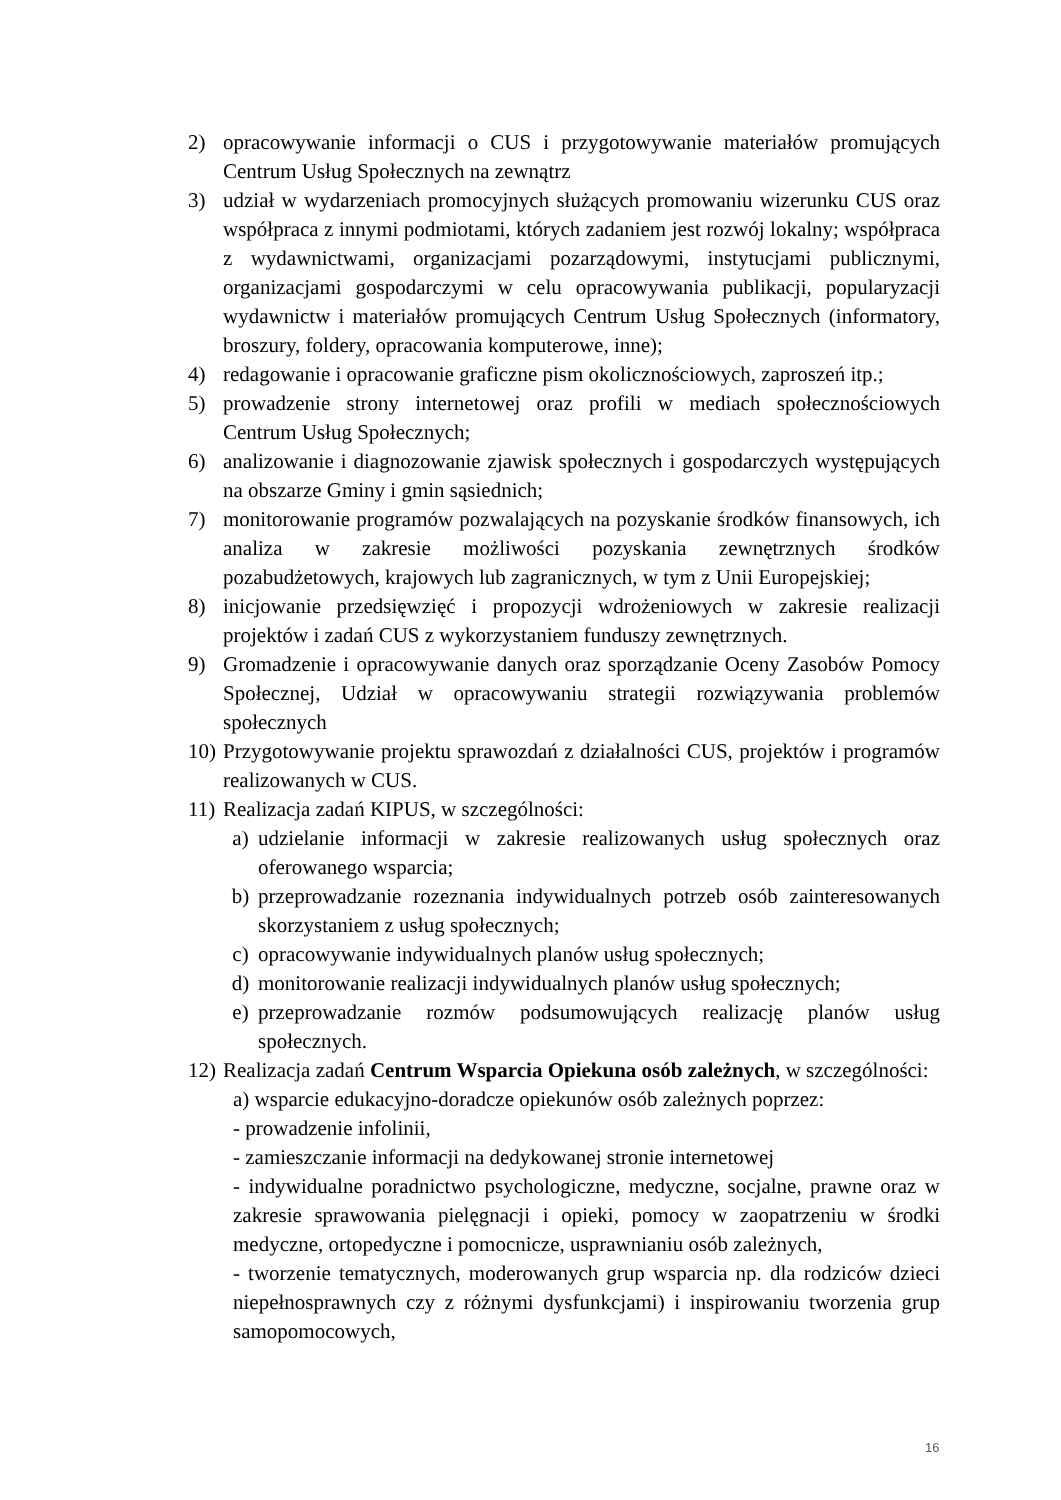2) opracowywanie informacji o CUS i przygotowywanie materiałów promujących Centrum Usług Społecznych na zewnątrz
3) udział w wydarzeniach promocyjnych służących promowaniu wizerunku CUS oraz współpraca z innymi podmiotami, których zadaniem jest rozwój lokalny; współpraca z wydawnictwami, organizacjami pozarządowymi, instytucjami publicznymi, organizacjami gospodarczymi w celu opracowywania publikacji, popularyzacji wydawnictw i materiałów promujących Centrum Usług Społecznych (informatory, broszury, foldery, opracowania komputerowe, inne);
4) redagowanie i opracowanie graficzne pism okolicznościowych, zaproszeń itp.;
5) prowadzenie strony internetowej oraz profili w mediach społecznościowych Centrum Usług Społecznych;
6) analizowanie i diagnozowanie zjawisk społecznych i gospodarczych występujących na obszarze Gminy i gmin sąsiednich;
7) monitorowanie programów pozwalających na pozyskanie środków finansowych, ich analiza w zakresie możliwości pozyskania zewnętrznych środków pozabudżetowych, krajowych lub zagranicznych, w tym z Unii Europejskiej;
8) inicjowanie przedsięwzięć i propozycji wdrożeniowych w zakresie realizacji projektów i zadań CUS z wykorzystaniem funduszy zewnętrznych.
9) Gromadzenie i opracowywanie danych oraz sporządzanie Oceny Zasobów Pomocy Społecznej, Udział w opracowywaniu strategii rozwiązywania problemów społecznych
10) Przygotowywanie projektu sprawozdań z działalności CUS, projektów i programów realizowanych w CUS.
11) Realizacja zadań KIPUS, w szczególności:
a) udzielanie informacji w zakresie realizowanych usług społecznych oraz oferowanego wsparcia;
b) przeprowadzanie rozeznania indywidualnych potrzeb osób zainteresowanych skorzystaniem z usług społecznych;
c) opracowywanie indywidualnych planów usług społecznych;
d) monitorowanie realizacji indywidualnych planów usług społecznych;
e) przeprowadzanie rozmów podsumowujących realizację planów usług społecznych.
12) Realizacja zadań Centrum Wsparcia Opiekuna osób zależnych, w szczególności:
a) wsparcie edukacyjno-doradcze opiekunów osób zależnych poprzez:
- prowadzenie infolinii,
- zamieszczanie informacji na dedykowanej stronie internetowej
- indywidualne poradnictwo psychologiczne, medyczne, socjalne, prawne oraz w zakresie sprawowania pielęgnacji i opieki, pomocy w zaopatrzeniu w środki medyczne, ortopedyczne i pomocnicze, usprawnianiu osób zależnych,
- tworzenie tematycznych, moderowanych grup wsparcia np. dla rodziców dzieci niepełnosprawnych czy z różnymi dysfunkcjami) i inspirowaniu tworzenia grup samopomocowych,
16